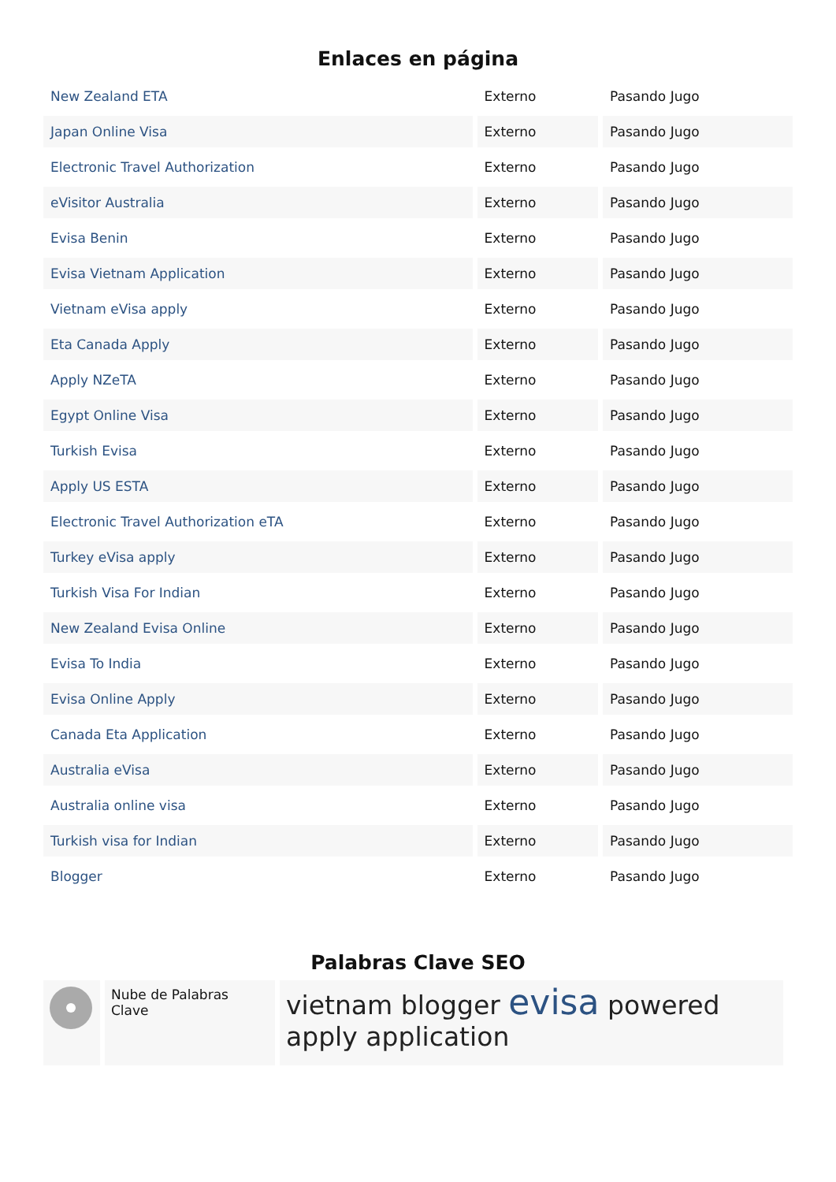Enlaces en página
| New Zealand ETA | Externo | Pasando Jugo |
| Japan Online Visa | Externo | Pasando Jugo |
| Electronic Travel Authorization | Externo | Pasando Jugo |
| eVisitor Australia | Externo | Pasando Jugo |
| Evisa Benin | Externo | Pasando Jugo |
| Evisa Vietnam Application | Externo | Pasando Jugo |
| Vietnam eVisa apply | Externo | Pasando Jugo |
| Eta Canada Apply | Externo | Pasando Jugo |
| Apply NZeTA | Externo | Pasando Jugo |
| Egypt Online Visa | Externo | Pasando Jugo |
| Turkish Evisa | Externo | Pasando Jugo |
| Apply US ESTA | Externo | Pasando Jugo |
| Electronic Travel Authorization eTA | Externo | Pasando Jugo |
| Turkey eVisa apply | Externo | Pasando Jugo |
| Turkish Visa For Indian | Externo | Pasando Jugo |
| New Zealand Evisa Online | Externo | Pasando Jugo |
| Evisa To India | Externo | Pasando Jugo |
| Evisa Online Apply | Externo | Pasando Jugo |
| Canada Eta Application | Externo | Pasando Jugo |
| Australia eVisa | Externo | Pasando Jugo |
| Australia online visa | Externo | Pasando Jugo |
| Turkish visa for Indian | Externo | Pasando Jugo |
| Blogger | Externo | Pasando Jugo |
Palabras Clave SEO
| | Nube de Palabras Clave | vietnam blogger evisa powered apply application |